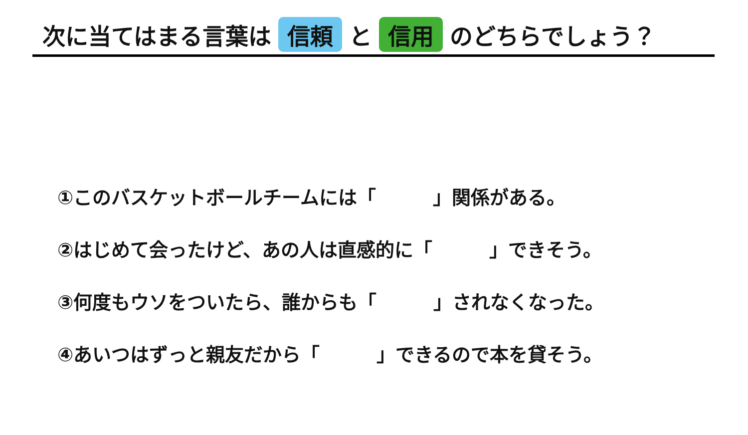次に当てはまる言葉は 信頼 と 信用 のどちらでしょう？
①このバスケットボールチームには「　　　」関係がある。
②はじめて会ったけど、あの人は直感的に「　　　」できそう。
③何度もウソをついたら、誰からも「　　　」されなくなった。
④あいつはずっと親友だから「　　　」できるので本を貸そう。